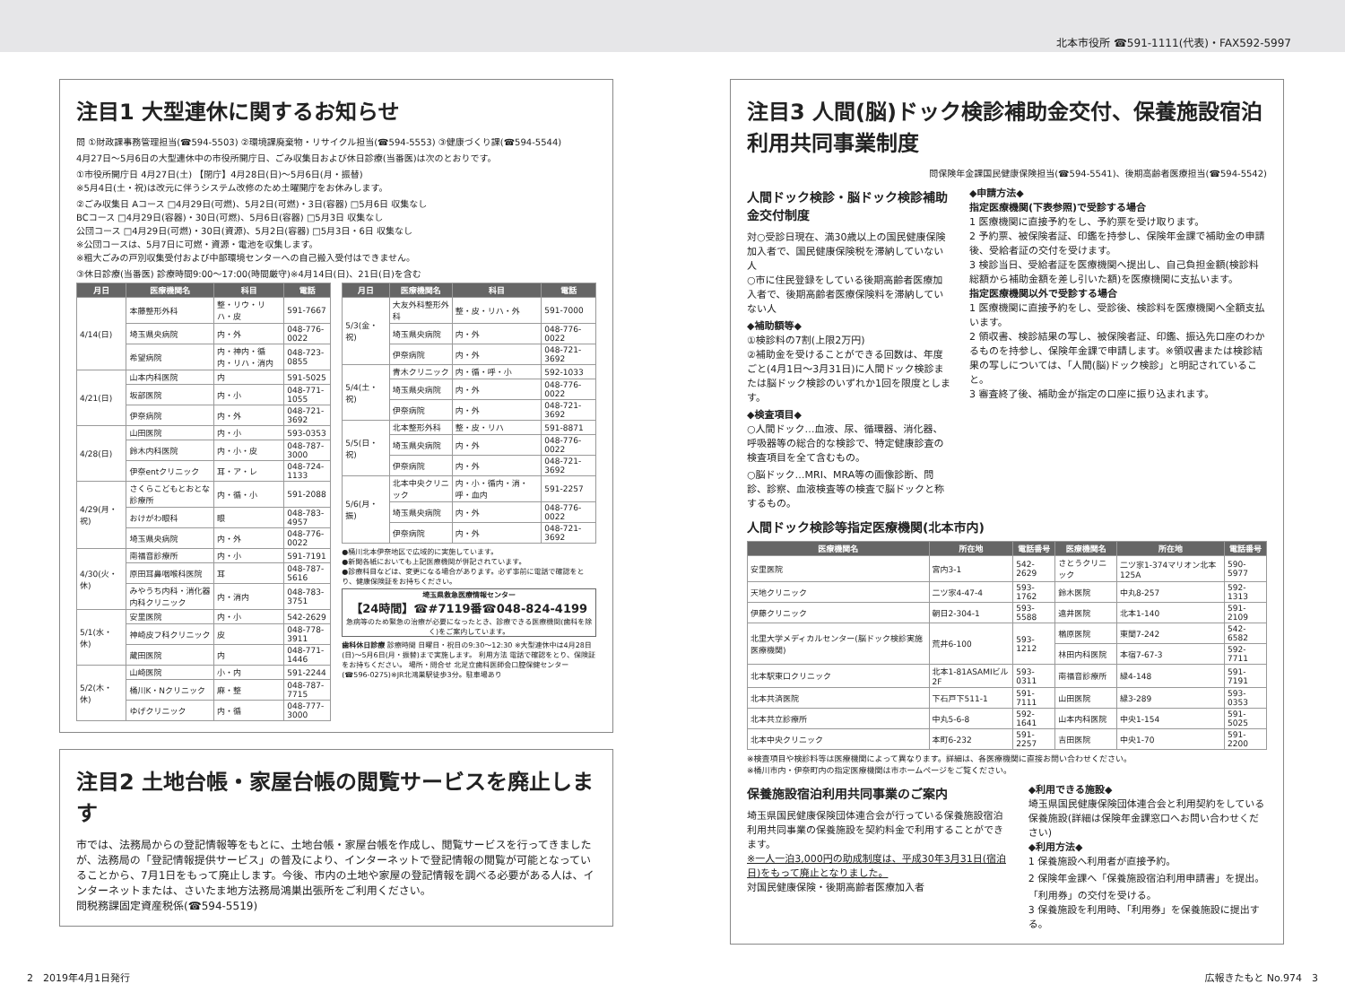北本市役所 ☎591-1111(代表)・FAX592-5997
注目1 大型連休に関するお知らせ
問 ①財政課事務管理担当(☎594-5503) ②環境課廃棄物・リサイクル担当(☎594-5553) ③健康づくり課(☎594-5544)
4月27日～5月6日の大型連休中の市役所開庁日、ごみ収集日および休日診療(当番医)は次のとおりです。
①市役所開庁日 4月27日(土) 【閉庁】4月28日(日)～5月6日(月・振替)
※5月4日(土・祝)は改元に伴うシステム改修のため土曜開庁をお休みします。
②ごみ収集日 Aコース □4月29日(可燃)、5月2日(可燃)・3日(容器) □5月6日 収集なし
BCコース □4月29日(容器)・30日(可燃)、5月6日(容器) □5月3日 収集なし
公団コース □4月29日(可燃)・30日(資源)、5月2日(容器) □5月3日・6日 収集なし
※公団コースは、5月7日に可燃・資源・電池を収集します。
※粗大ごみの戸別収集受付および中部環境センターへの自己搬入受付はできません。
③休日診療(当番医) 診療時間9:00～17:00(時間厳守)※4月14日(日)、21日(日)を含む
| 月日 | 医療機関名 | 科目 | 電話 |
| --- | --- | --- | --- |
| 4/14(日) | 本藤整形外科 | 整・リウ・リハ・皮 | 591-7667 |
| | 埼玉県央病院 | 内・外 | 048-776-0022 |
| | 希望病院 | 内・神内・循内・リハ・消内 | 048-723-0855 |
| 4/21(日) | 山本内科医院 | 内 | 591-5025 |
| | 坂部医院 | 内・小 | 048-771-1055 |
| | 伊奈病院 | 内・外 | 048-721-3692 |
| 4/28(日) | 山田医院 | 内・小 | 593-0353 |
| | 鈴木内科医院 | 内・小・皮 | 048-787-3000 |
| | 伊奈entクリニック | 耳・ア・レ | 048-724-1133 |
| 4/29(月・祝) | さくらこどもとおとな診療所 | 内・循・小 | 591-2088 |
| | おけがわ眼科 | 眼 | 048-783-4957 |
| | 埼玉県央病院 | 内・外 | 048-776-0022 |
| 4/30(火・休) | 南福音診療所 | 内・小 | 591-7191 |
| | 原田耳鼻咽喉科医院 | 耳 | 048-787-5616 |
| | みやうち内科・消化器内科クリニック | 内・消内 | 048-783-3751 |
| 5/1(水・休) | 安里医院 | 内・小 | 542-2629 |
| | 神崎皮フ科クリニック | 皮 | 048-778-3911 |
| | 蔵田医院 | 内 | 048-771-1446 |
| 5/2(木・休) | 山崎医院 | 小・内 | 591-2244 |
| | 桶川K・Nクリニック | 麻・整 | 048-787-7715 |
| | ゆげクリニック | 内・循 | 048-777-3000 |
| 月日 | 医療機関名 | 科目 | 電話 |
| --- | --- | --- | --- |
| 5/3(金・祝) | 大友外科整形外科 | 整・皮・リハ・外 | 591-7000 |
| | 埼玉県央病院 | 内・外 | 048-776-0022 |
| | 伊奈病院 | 内・外 | 048-721-3692 |
| 5/4(土・祝) | 青木クリニック | 内・循・呼・小 | 592-1033 |
| | 埼玉県央病院 | 内・外 | 048-776-0022 |
| | 伊奈病院 | 内・外 | 048-721-3692 |
| 5/5(日・祝) | 北本整形外科 | 整・皮・リハ | 591-8871 |
| | 埼玉県央病院 | 内・外 | 048-776-0022 |
| | 伊奈病院 | 内・外 | 048-721-3692 |
| 5/6(月・振) | 北本中央クリニック | 内・小・循内・消・呼・血内 | 591-2257 |
| | 埼玉県央病院 | 内・外 | 048-776-0022 |
| | 伊奈病院 | 内・外 | 048-721-3692 |
●桶川北本伊奈地区で広域的に実施しています。
●新聞各紙においても上記医療機関が併記されています。
●診療科目などは、変更になる場合があります。必ず事前に電話で確認をとり、健康保険証をお持ちください。
埼玉県救急医療情報センター
【24時間】☎#7119番☎048-824-4199
急病等のため緊急の治療が必要になったとき、診療できる医療機関(歯科を除く)をご案内しています。
歯科休日診療 診療時間 日曜日・祝日の9:30～12:30 ※大型連休中は4月28日(日)～5月6日(月・振替)まで実施します。 利用方法 電話で確認をとり、保険証をお持ちください。 場所・問合せ 北足立歯科医師会口腔保健センター(☎596-0275)※JR北鴻巣駅徒歩3分。駐車場あり
注目2 土地台帳・家屋台帳の閲覧サービスを廃止します
市では、法務局からの登記情報等をもとに、土地台帳・家屋台帳を作成し、閲覧サービスを行ってきましたが、法務局の「登記情報提供サービス」の普及により、インターネットで登記情報の閲覧が可能となっていることから、7月1日をもって廃止します。今後、市内の土地や家屋の登記情報を調べる必要がある人は、インターネットまたは、さいたま地方法務局鴻巣出張所をご利用ください。
問税務課固定資産税係(☎594-5519)
注目3 人間(脳)ドック検診補助金交付、保養施設宿泊利用共同事業制度
問保険年金課国民健康保険担当(☎594-5541)、後期高齢者医療担当(☎594-5542)
人間ドック検診・脳ドック検診補助金交付制度
対○受診日現在、満30歳以上の国民健康保険加入者で、国民健康保険税を滞納していない人
○市に住民登録をしている後期高齢者医療加入者で、後期高齢者医療保険料を滞納していない人
◆補助額等◆
①検診料の7割(上限2万円)
②補助金を受けることができる回数は、年度ごと(4月1日～3月31日)に人間ドック検診または脳ドック検診のいずれか1回を限度とします。
◆検査項目◆
○人間ドック…血液、尿、循環器、消化器、呼吸器等の総合的な検診で、特定健康診査の検査項目を全て含むもの。
○脳ドック…MRI、MRA等の画像診断、問診、診察、血液検査等の検査で脳ドックと称するもの。
◆申請方法◆
指定医療機関(下表参照)で受診する場合
1 医療機関に直接予約をし、予約票を受け取ります。
2 予約票、被保険者証、印鑑を持参し、保険年金課で補助金の申請後、受給者証の交付を受けます。
3 検診当日、受給者証を医療機関へ提出し、自己負担金額(検診料総額から補助金額を差し引いた額)を医療機関に支払います。
指定医療機関以外で受診する場合
1 医療機関に直接予約をし、受診後、検診料を医療機関へ全額支払います。
2 領収書、検診結果の写し、被保険者証、印鑑、振込先口座のわかるものを持参し、保険年金課で申請します。※領収書または検診結果の写しについては、「人間(脳)ドック検診」と明記されていること。
3 審査終了後、補助金が指定の口座に振り込まれます。
人間ドック検診等指定医療機関(北本市内)
| 医療機関名 | 所在地 | 電話番号 | 医療機関名 | 所在地 | 電話番号 |
| --- | --- | --- | --- | --- | --- |
| 安里医院 | 宮内3-1 | 542-2629 | さとうクリニック | 二ツ家1-374マリオン北本125A | 590-5977 |
| 天地クリニック | 二ツ家4-47-4 | 593-1762 | 鈴木医院 | 中丸8-257 | 592-1313 |
| 伊藤クリニック | 朝日2-304-1 | 593-5588 | 遠井医院 | 北本1-140 | 591-2109 |
| 北里大学メディカルセンター(脳ドック検診実施医療機関) | 荒井6-100 | 593-1212 | 楢原医院 | 東間7-242 | 542-6582 |
| | | | 林田内科医院 | 本宿7-67-3 | 592-7711 |
| 北本駅東口クリニック | 北本1-81ASAMIビル2F | 593-0311 | 南福音診療所 | 緑4-148 | 591-7191 |
| 北本共済医院 | 下石戸下511-1 | 591-7111 | 山田医院 | 緑3-289 | 593-0353 |
| 北本共立診療所 | 中丸5-6-8 | 592-1641 | 山本内科医院 | 中央1-154 | 591-5025 |
| 北本中央クリニック | 本町6-232 | 591-2257 | 吉田医院 | 中央1-70 | 591-2200 |
※検査項目や検診料等は医療機関によって異なります。詳細は、各医療機関に直接お問い合わせください。
※桶川市内・伊奈町内の指定医療機関は市ホームページをご覧ください。
保養施設宿泊利用共同事業のご案内
埼玉県国民健康保険団体連合会が行っている保養施設宿泊利用共同事業の保養施設を契約料金で利用することができます。
※一人一泊3,000円の助成制度は、平成30年3月31日(宿泊日)をもって廃止となりました。
対国民健康保険・後期高齢者医療加入者
◆利用できる施設◆
埼玉県国民健康保険団体連合会と利用契約をしている保養施設(詳細は保険年金課窓口へお問い合わせください)
◆利用方法◆
1 保養施設へ利用者が直接予約。
2 保険年金課へ「保養施設宿泊利用申請書」を提出。「利用券」の交付を受ける。
3 保養施設を利用時、「利用券」を保養施設に提出する。
2　2019年4月1日発行 広報きたもと No.974　3